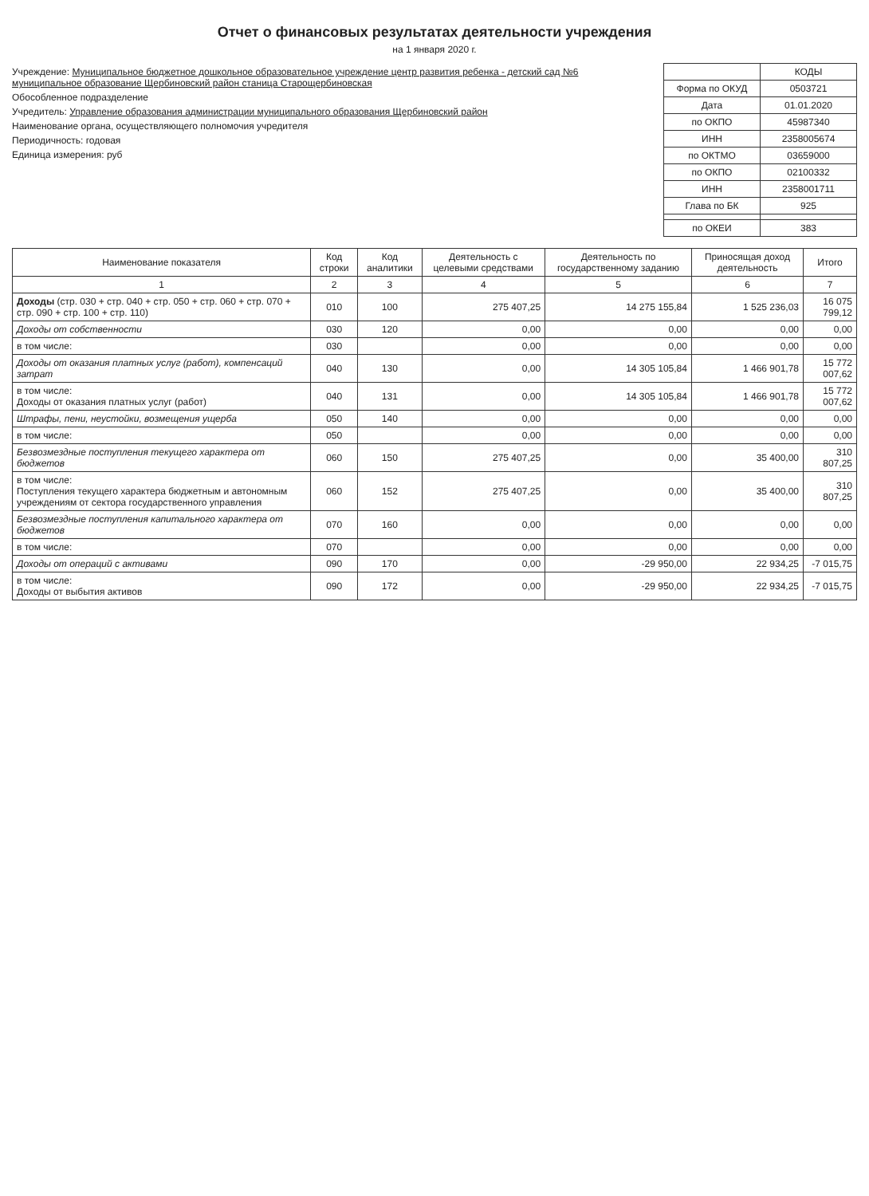Отчет о финансовых результатах деятельности учреждения
на 1 января 2020 г.
Учреждение: Муниципальное бюджетное дошкольное образовательное учреждение центр развития ребенка - детский сад №6 муниципальное образование Щербиновский район станица Старощербиновская
Обособленное подразделение
Учредитель: Управление образования администрации муниципального образования Щербиновский район
Наименование органа, осуществляющего полномочия учредителя
Периодичность: годовая
Единица измерения: руб
| | КОДЫ |
| Форма по ОКУД | 0503721 |
| Дата | 01.01.2020 |
| по ОКПО | 45987340 |
| ИНН | 2358005674 |
| по ОКТМО | 03659000 |
| по ОКПО | 02100332 |
| ИНН | 2358001711 |
| Глава по БК | 925 |
| по ОКЕИ | 383 |
| Наименование показателя | Код строки | Код аналитики | Деятельность с целевыми средствами | Деятельность по государственному заданию | Приносящая доход деятельность | Итого |
| --- | --- | --- | --- | --- | --- | --- |
| 1 | 2 | 3 | 4 | 5 | 6 | 7 |
| Доходы (стр. 030 + стр. 040 + стр. 050 + стр. 060 + стр. 070 + стр. 090 + стр. 100 + стр. 110) | 010 | 100 | 275 407,25 | 14 275 155,84 | 1 525 236,03 | 16 075 799,12 |
| Доходы от собственности | 030 | 120 | 0,00 | 0,00 | 0,00 | 0,00 |
| в том числе: | 030 | | 0,00 | 0,00 | 0,00 | 0,00 |
| Доходы от оказания платных услуг (работ), компенсаций затрат | 040 | 130 | 0,00 | 14 305 105,84 | 1 466 901,78 | 15 772 007,62 |
| в том числе: Доходы от оказания платных услуг (работ) | 040 | 131 | 0,00 | 14 305 105,84 | 1 466 901,78 | 15 772 007,62 |
| Штрафы, пени, неустойки, возмещения ущерба | 050 | 140 | 0,00 | 0,00 | 0,00 | 0,00 |
| в том числе: | 050 | | 0,00 | 0,00 | 0,00 | 0,00 |
| Безвозмездные поступления текущего характера от бюджетов | 060 | 150 | 275 407,25 | 0,00 | 35 400,00 | 310 807,25 |
| в том числе: Поступления текущего характера бюджетным и автономным учреждениям от сектора государственного управления | 060 | 152 | 275 407,25 | 0,00 | 35 400,00 | 310 807,25 |
| Безвозмездные поступления капитального характера от бюджетов | 070 | 160 | 0,00 | 0,00 | 0,00 | 0,00 |
| в том числе: | 070 | | 0,00 | 0,00 | 0,00 | 0,00 |
| Доходы от операций с активами | 090 | 170 | 0,00 | -29 950,00 | 22 934,25 | -7 015,75 |
| в том числе: Доходы от выбытия активов | 090 | 172 | 0,00 | -29 950,00 | 22 934,25 | -7 015,75 |